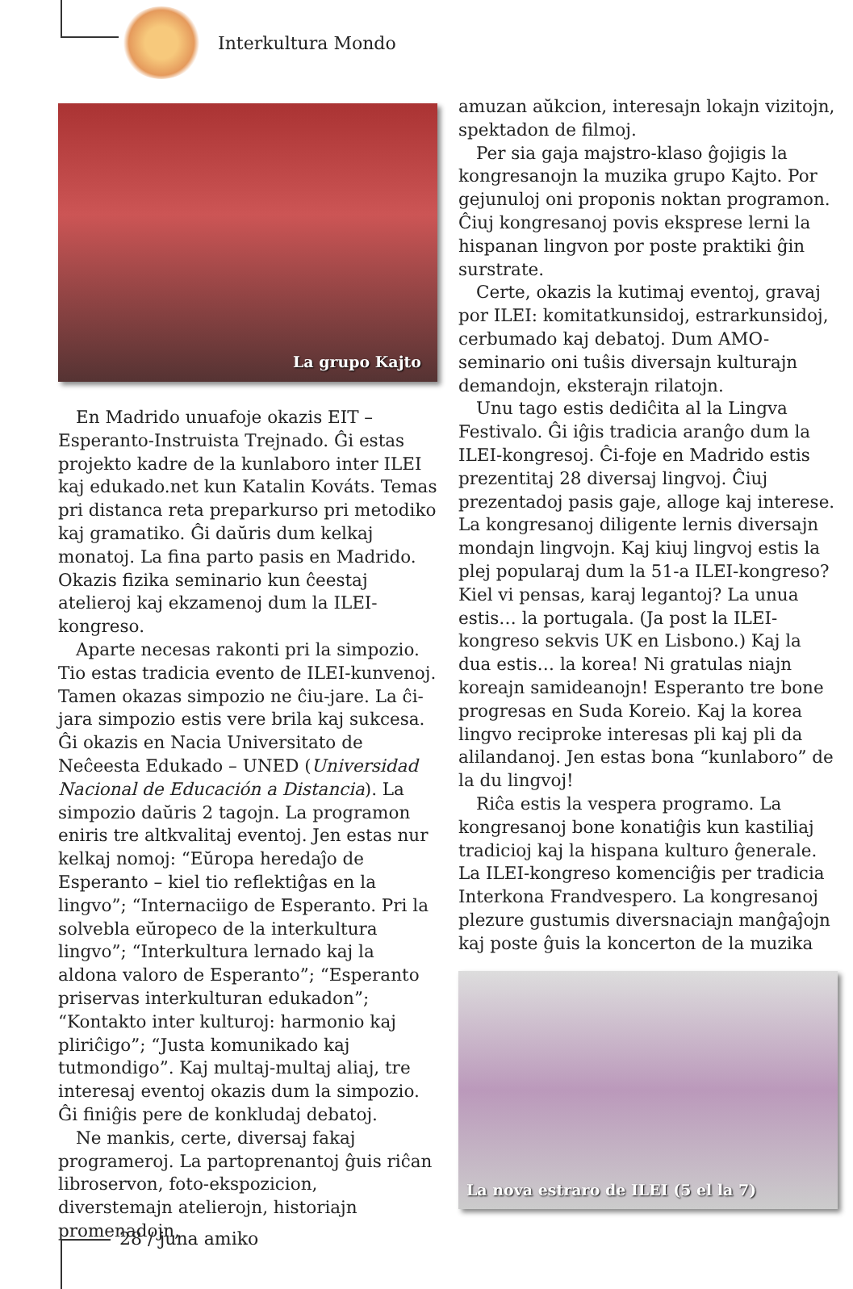Interkultura Mondo
La grupo Kajto
En Madrido unuafoje okazis EIT – Esperanto-Instruista Trejnado. Ĝi estas projekto kadre de la kunlaboro inter ILEI kaj edukado.net kun Katalin Kováts. Temas pri distanca reta preparkurso pri metodiko kaj gramatiko. Ĝi daŭris dum kelkaj monatoj. La fina parto pasis en Madrido. Okazis fizika seminario kun ĉeestaj atelieroj kaj ekzamenoj dum la ILEI-kongreso.
Aparte necesas rakonti pri la simpozio. Tio estas tradicia evento de ILEI-kunvenoj. Tamen okazas simpozio ne ĉiu-jare. La ĉi-jara simpozio estis vere brila kaj sukcesa. Ĝi okazis en Nacia Universitato de Neĉeesta Edukado – UNED (Universidad Nacional de Educación a Distancia). La simpozio daŭris 2 tagojn. La programon eniris tre altkvalitaj eventoj. Jen estas nur kelkaj nomoj: “Eŭropa heredaĵo de Esperanto – kiel tio reflektiĝas en la lingvo”; “Internaciigo de Esperanto. Pri la solvebla eŭropeco de la interkultura lingvo”; “Interkultura lernado kaj la aldona valoro de Esperanto”; “Esperanto priservas interkulturan edukadon”; “Kontakto inter kulturoj: harmonio kaj pliriĉigo”; “Justa komunikado kaj tutmondigo”. Kaj multaj-multaj aliaj, tre interesaj eventoj okazis dum la simpozio. Ĝi finiĝis pere de konkludaj debatoj.
Ne mankis, certe, diversaj fakaj programeroj. La partoprenantoj ĝuis riĉan libroservon, foto-ekspozicion, diverstemajn atelierojn, historiajn promenadojn,
amuzan aŭkcion, interesajn lokajn vizitojn, spektadon de filmoj.
Per sia gaja majstro-klaso ĝojigis la kongresanojn la muzika grupo Kajto. Por gejunuloj oni proponis noktan programon. Ĉiuj kongresanoj povis eksprese lerni la hispanan lingvon por poste praktiki ĝin surstrate.
Certe, okazis la kutimaj eventoj, gravaj por ILEI: komitatkunsidoj, estrarkunsidoj, cerbumado kaj debatoj. Dum AMO-seminario oni tuŝis diversajn kulturajn demandojn, eksterajn rilatojn.
Unu tago estis dediĉita al la Lingva Festivalo. Ĝi iĝis tradicia aranĝo dum la ILEI-kongresoj. Ĉi-foje en Madrido estis prezentitaj 28 diversaj lingvoj. Ĉiuj prezentadoj pasis gaje, alloge kaj interese. La kongresanoj diligente lernis diversajn mondajn lingvojn. Kaj kiuj lingvoj estis la plej popularaj dum la 51-a ILEI-kongreso? Kiel vi pensas, karaj legantoj? La unua estis… la portugala. (Ja post la ILEI-kongreso sekvis UK en Lisbono.) Kaj la dua estis… la korea! Ni gratulas niajn koreajn samideanojn! Esperanto tre bone progresas en Suda Koreio. Kaj la korea lingvo reciproke interesas pli kaj pli da alilandanoj. Jen estas bona “kunlaboro” de la du lingvoj!
Riĉa estis la vespera programo. La kongresanoj bone konatiĝis kun kastiliaj tradicioj kaj la hispana kulturo ĝenerale. La ILEI-kongreso komenciĝis per tradicia Interkona Frandvespero. La kongresanoj plezure gustumis diversnaciajn manĝaĵojn kaj poste ĝuis la koncerton de la muzika
La nova estraro de ILEI (5 el la 7)
28 / juna amiko